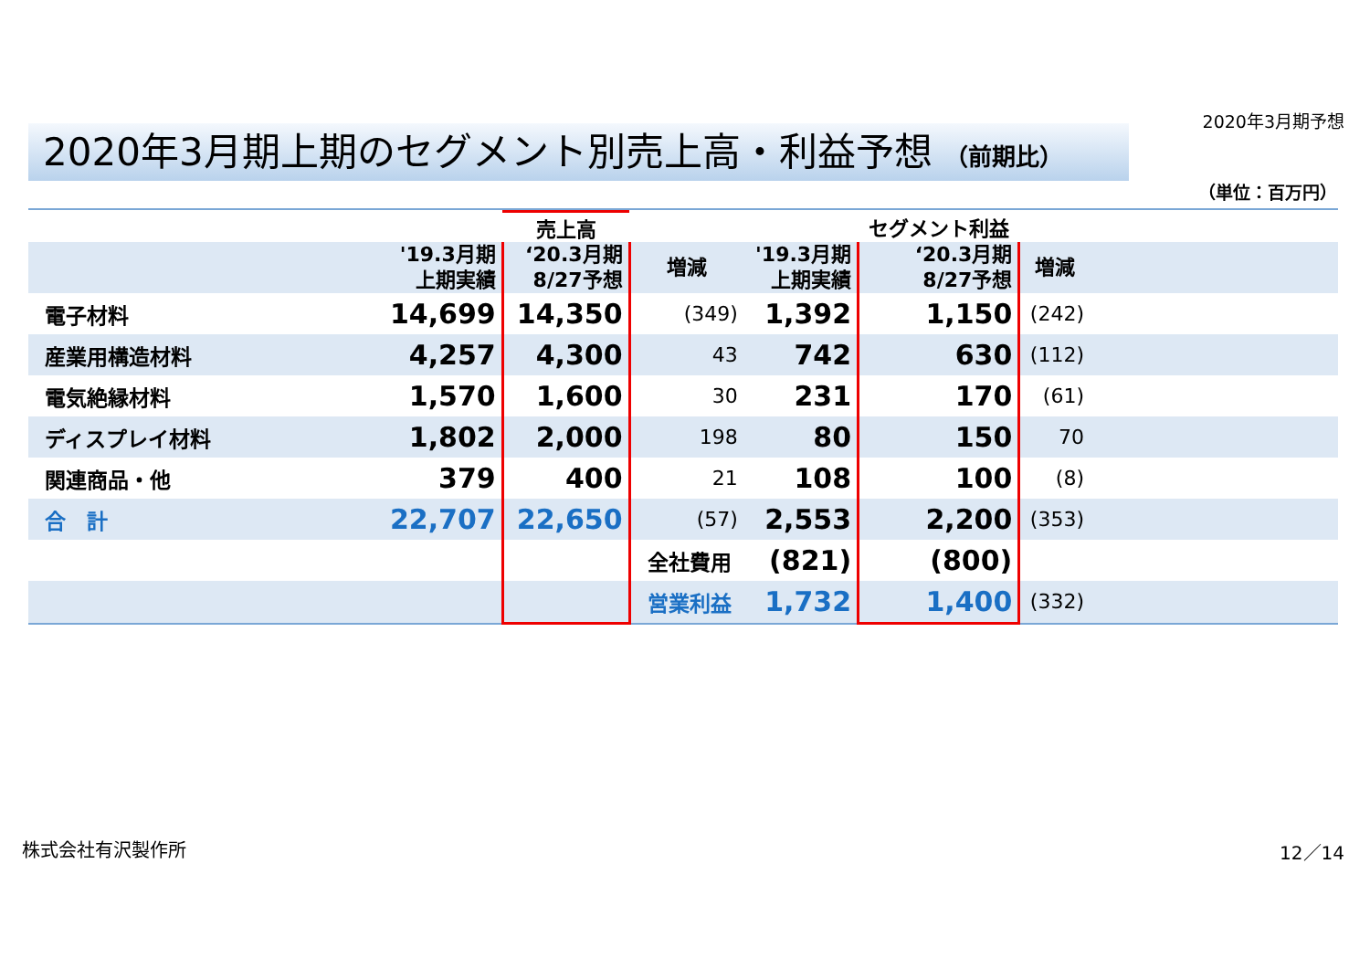2020年3月期予想
2020年3月期上期のセグメント別売上高・利益予想 （前期比）
（単位：百万円）
| | | 売上高 | | | セグメント利益 | | |
| --- | --- | --- | --- | --- | --- | --- | --- |
| | '19.3月期 上期実績 | ‘20.3月期 8/27予想 | 増減 | '19.3月期 上期実績 | ‘20.3月期 8/27予想 | 増減 | |
| 電子材料 | 14,699 | 14,350 | (349) | 1,392 | 1,150 | (242) | |
| 産業用構造材料 | 4,257 | 4,300 | 43 | 742 | 630 | (112) | |
| 電気絶縁材料 | 1,570 | 1,600 | 30 | 231 | 170 | (61) | |
| ディスプレイ材料 | 1,802 | 2,000 | 198 | 80 | 150 | 70 | |
| 関連商品・他 | 379 | 400 | 21 | 108 | 100 | (8) | |
| 合 計 | 22,707 | 22,650 | (57) | 2,553 | 2,200 | (353) | |
| | | | 全社費用 | (821) | (800) | | |
| | | | 営業利益 | 1,732 | 1,400 | (332) | |
株式会社有沢製作所 12／14